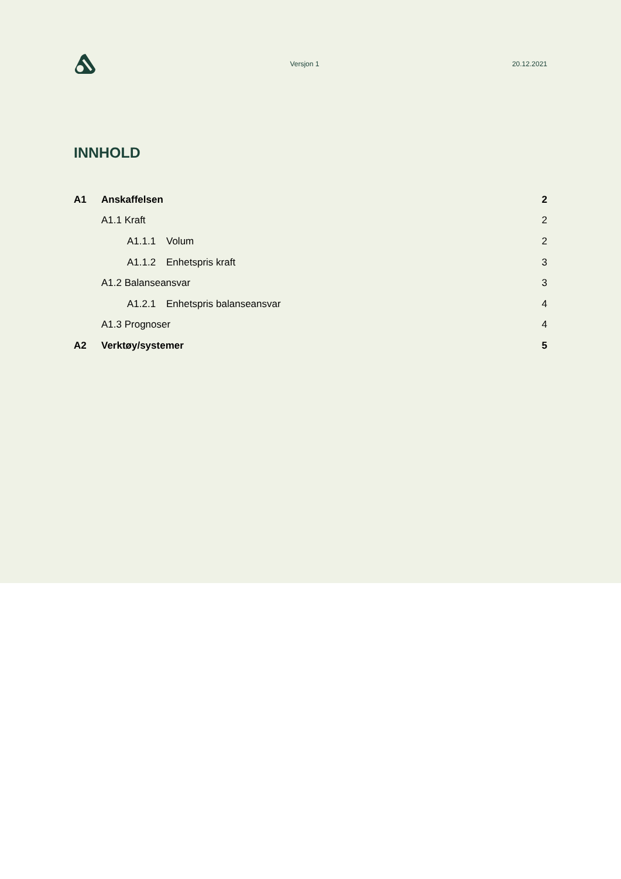Versjon 1 20.12.2021
INNHOLD
A1 Anskaffelsen 2
A1.1 Kraft 2
A1.1.1 Volum 2
A1.1.2 Enhetspris kraft 3
A1.2 Balanseansvar 3
A1.2.1 Enhetspris balanseansvar 4
A1.3 Prognoser 4
A2 Verktøy/systemer 5